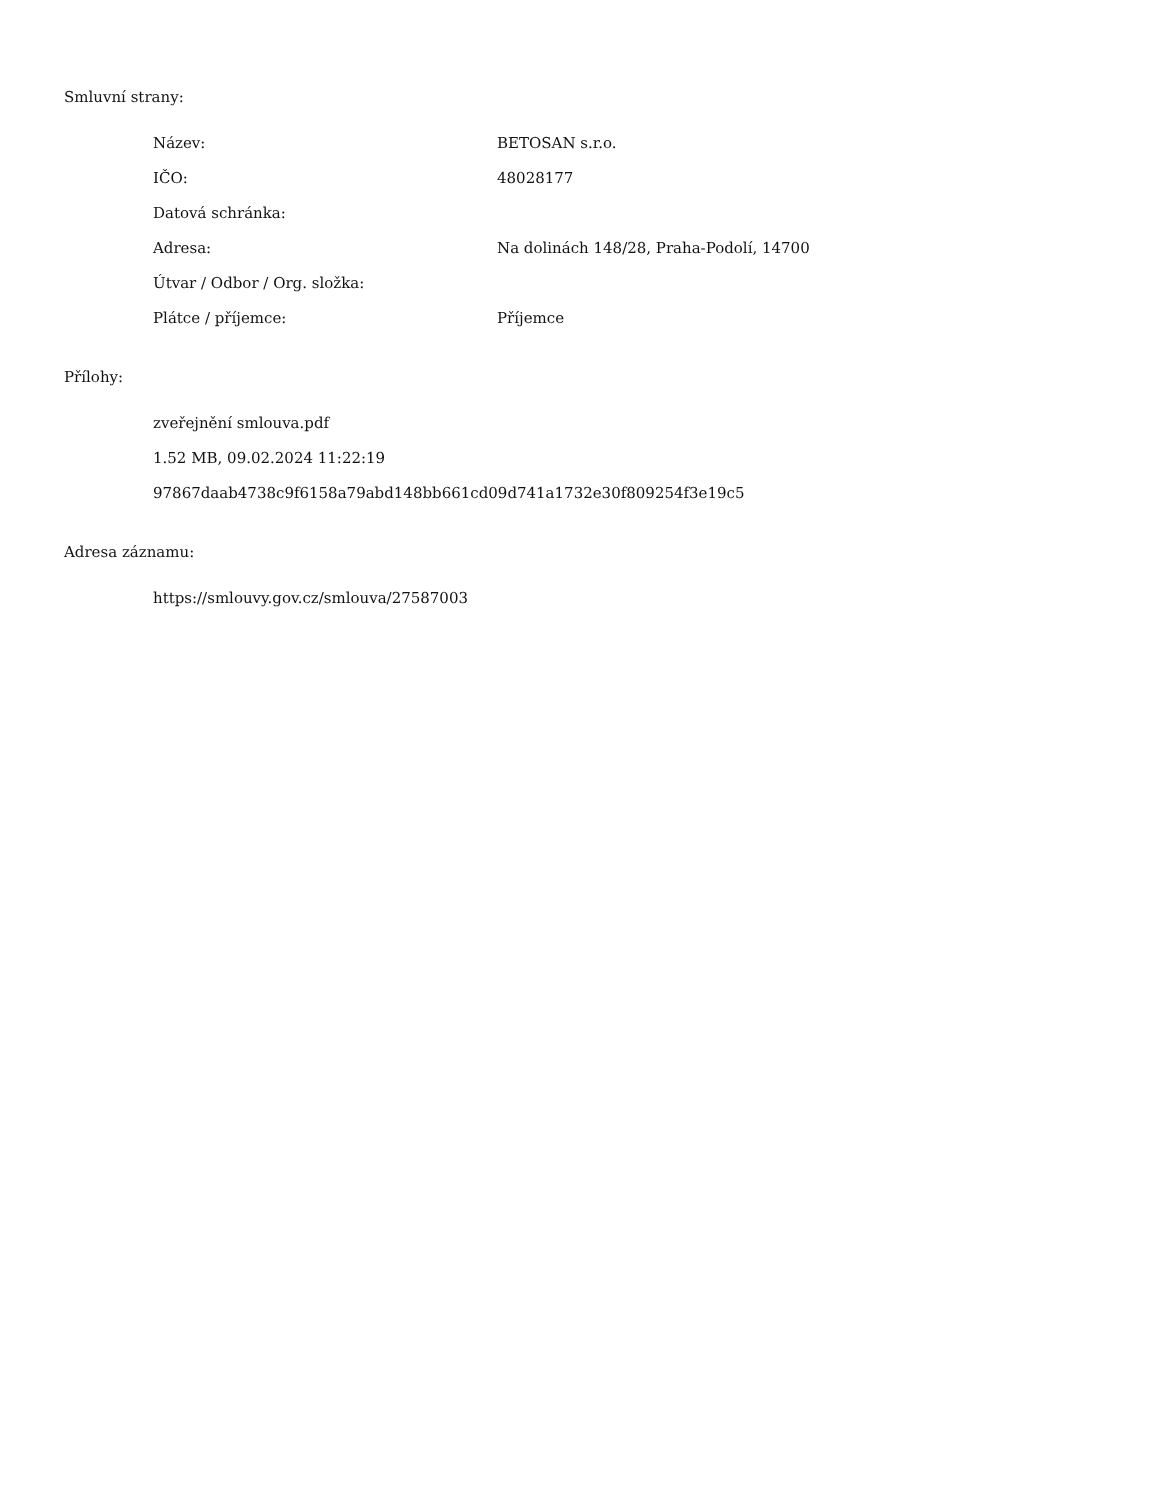Smluvní strany:
| Název: | BETOSAN s.r.o. |
| IČO: | 48028177 |
| Datová schránka: | |
| Adresa: | Na dolinách 148/28, Praha-Podolí, 14700 |
| Útvar / Odbor / Org. složka: | |
| Plátce / příjemce: | Příjemce |
Přílohy:
zveřejnění smlouva.pdf
1.52 MB, 09.02.2024 11:22:19
97867daab4738c9f6158a79abd148bb661cd09d741a1732e30f809254f3e19c5
Adresa záznamu:
https://smlouvy.gov.cz/smlouva/27587003